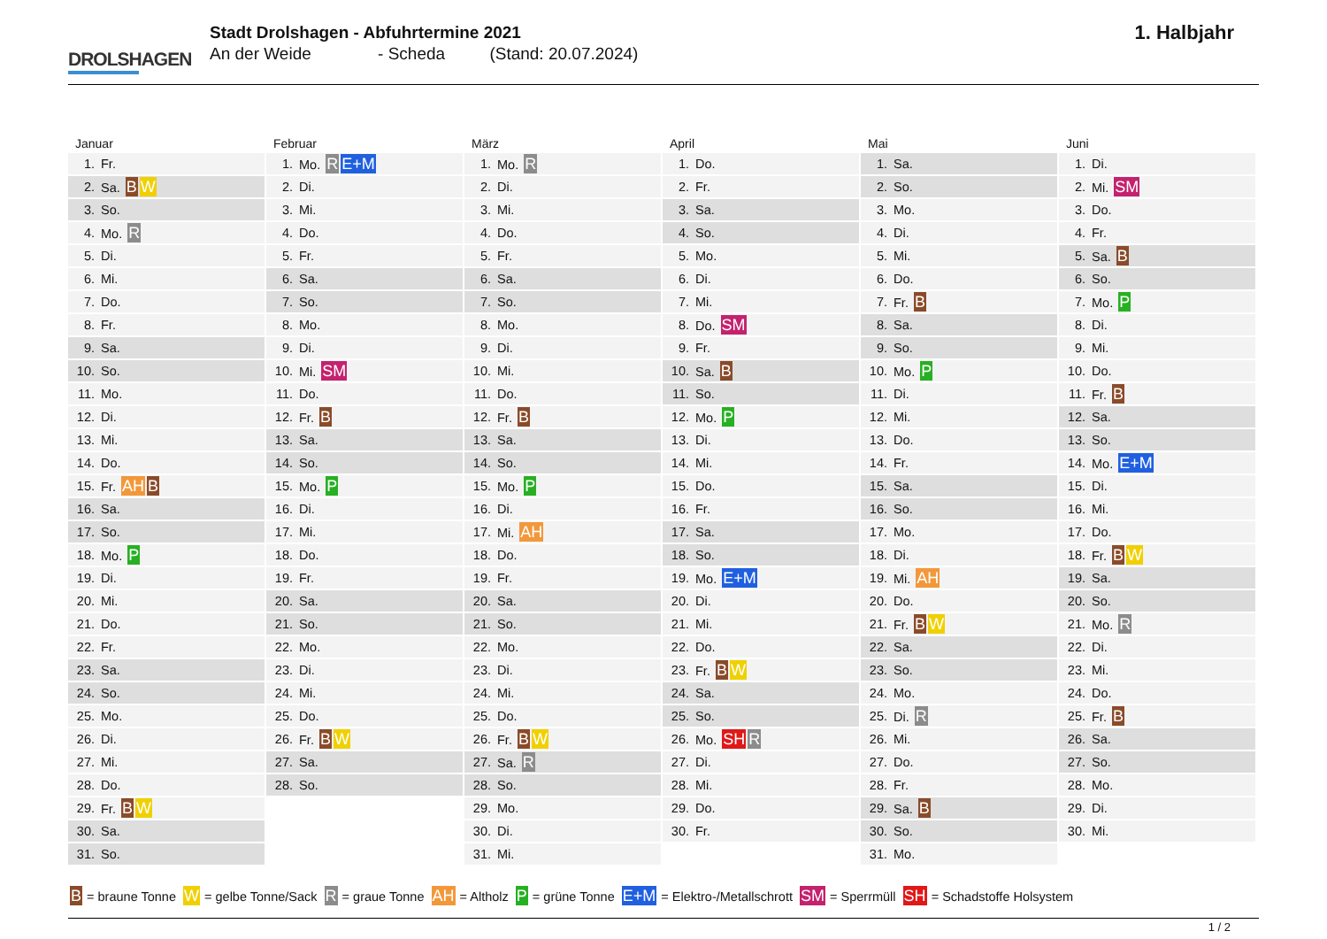DROLSHAGEN
Stadt Drolshagen - Abfuhrtermine 2021
An der Weide - Scheda (Stand: 20.07.2024)
1. Halbjahr
Januar
| 1. | Fr. |
| 2. | Sa. B W |
| 3. | So. |
| 4. | Mo. R |
| 5. | Di. |
| 6. | Mi. |
| 7. | Do. |
| 8. | Fr. |
| 9. | Sa. |
| 10. | So. |
| 11. | Mo. |
| 12. | Di. |
| 13. | Mi. |
| 14. | Do. |
| 15. | Fr. AH B |
| 16. | Sa. |
| 17. | So. |
| 18. | Mo. P |
| 19. | Di. |
| 20. | Mi. |
| 21. | Do. |
| 22. | Fr. |
| 23. | Sa. |
| 24. | So. |
| 25. | Mo. |
| 26. | Di. |
| 27. | Mi. |
| 28. | Do. |
| 29. | Fr. B W |
| 30. | Sa. |
| 31. | So. |
Februar
| 1. | Mo. R E+M |
| 2. | Di. |
| 3. | Mi. |
| 4. | Do. |
| 5. | Fr. |
| 6. | Sa. |
| 7. | So. |
| 8. | Mo. |
| 9. | Di. |
| 10. | Mi. SM |
| 11. | Do. |
| 12. | Fr. B |
| 13. | Sa. |
| 14. | So. |
| 15. | Mo. P |
| 16. | Di. |
| 17. | Mi. |
| 18. | Do. |
| 19. | Fr. |
| 20. | Sa. |
| 21. | So. |
| 22. | Mo. |
| 23. | Di. |
| 24. | Mi. |
| 25. | Do. |
| 26. | Fr. B W |
| 27. | Sa. |
| 28. | So. |
März
| 1. | Mo. R |
| 2. | Di. |
| 3. | Mi. |
| 4. | Do. |
| 5. | Fr. |
| 6. | Sa. |
| 7. | So. |
| 8. | Mo. |
| 9. | Di. |
| 10. | Mi. |
| 11. | Do. |
| 12. | Fr. B |
| 13. | Sa. |
| 14. | So. |
| 15. | Mo. P |
| 16. | Di. |
| 17. | Mi. AH |
| 18. | Do. |
| 19. | Fr. |
| 20. | Sa. |
| 21. | So. |
| 22. | Mo. |
| 23. | Di. |
| 24. | Mi. |
| 25. | Do. |
| 26. | Fr. B W |
| 27. | Sa. R |
| 28. | So. |
| 29. | Mo. |
| 30. | Di. |
| 31. | Mi. |
April
| 1. | Do. |
| 2. | Fr. |
| 3. | Sa. |
| 4. | So. |
| 5. | Mo. |
| 6. | Di. |
| 7. | Mi. |
| 8. | Do. SM |
| 9. | Fr. |
| 10. | Sa. B |
| 11. | So. |
| 12. | Mo. P |
| 13. | Di. |
| 14. | Mi. |
| 15. | Do. |
| 16. | Fr. |
| 17. | Sa. |
| 18. | So. |
| 19. | Mo. E+M |
| 20. | Di. |
| 21. | Mi. |
| 22. | Do. |
| 23. | Fr. B W |
| 24. | Sa. |
| 25. | So. |
| 26. | Mo. SH R |
| 27. | Di. |
| 28. | Mi. |
| 29. | Do. |
| 30. | Fr. |
Mai
| 1. | Sa. |
| 2. | So. |
| 3. | Mo. |
| 4. | Di. |
| 5. | Mi. |
| 6. | Do. |
| 7. | Fr. B |
| 8. | Sa. |
| 9. | So. |
| 10. | Mo. P |
| 11. | Di. |
| 12. | Mi. |
| 13. | Do. |
| 14. | Fr. |
| 15. | Sa. |
| 16. | So. |
| 17. | Mo. |
| 18. | Di. |
| 19. | Mi. AH |
| 20. | Do. |
| 21. | Fr. B W |
| 22. | Sa. |
| 23. | So. |
| 24. | Mo. |
| 25. | Di. R |
| 26. | Mi. |
| 27. | Do. |
| 28. | Fr. |
| 29. | Sa. B |
| 30. | So. |
| 31. | Mo. |
Juni
| 1. | Di. |
| 2. | Mi. SM |
| 3. | Do. |
| 4. | Fr. |
| 5. | Sa. B |
| 6. | So. |
| 7. | Mo. P |
| 8. | Di. |
| 9. | Mi. |
| 10. | Do. |
| 11. | Fr. B |
| 12. | Sa. |
| 13. | So. |
| 14. | Mo. E+M |
| 15. | Di. |
| 16. | Mi. |
| 17. | Do. |
| 18. | Fr. B W |
| 19. | Sa. |
| 20. | So. |
| 21. | Mo. R |
| 22. | Di. |
| 23. | Mi. |
| 24. | Do. |
| 25. | Fr. B |
| 26. | Sa. |
| 27. | So. |
| 28. | Mo. |
| 29. | Di. |
| 30. | Mi. |
B = braune Tonne W = gelbe Tonne/Sack R = graue Tonne AH = Altholz P = grüne Tonne E+M = Elektro-/Metallschrott SM = Sperrmüll SH = Schadstoffe Holsystem
1 / 2